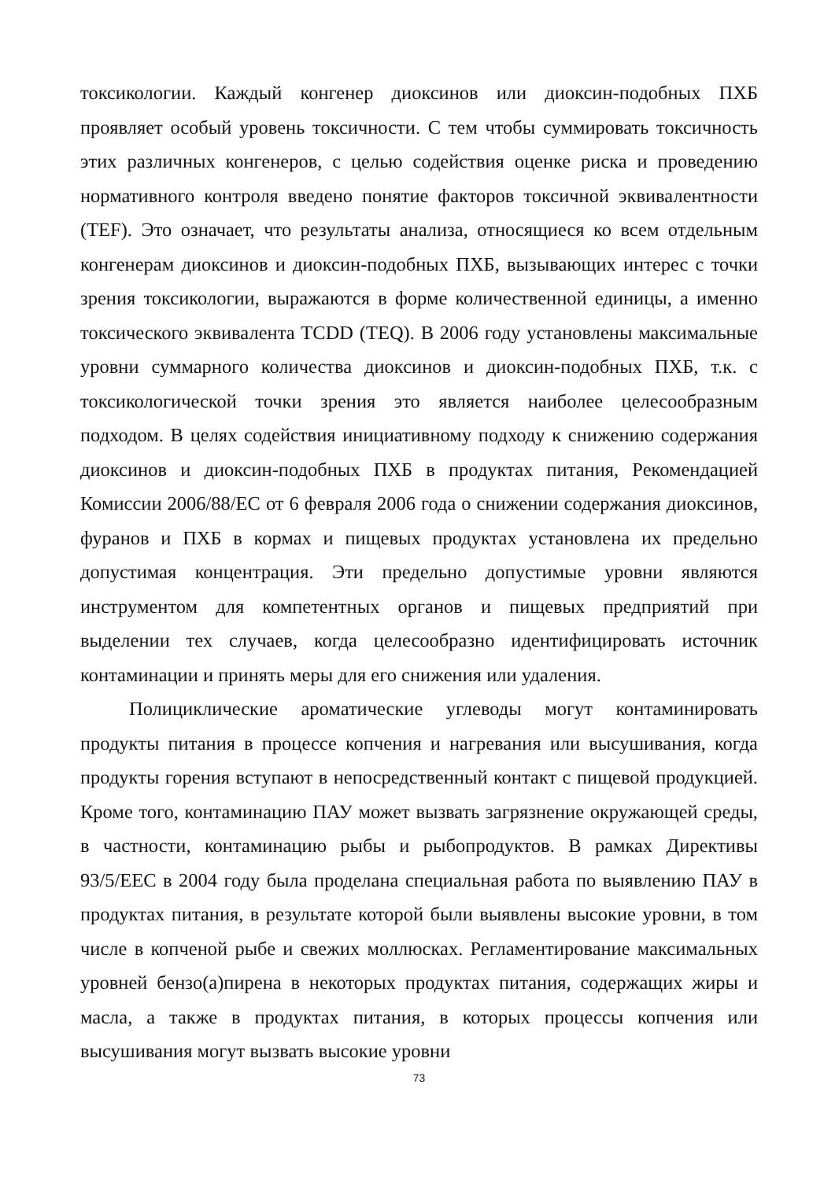токсикологии. Каждый конгенер диоксинов или диоксин-подобных ПХБ проявляет особый уровень токсичности. С тем чтобы суммировать токсичность этих различных конгенеров, с целью содействия оценке риска и проведению нормативного контроля введено понятие факторов токсичной эквивалентности (TEF). Это означает, что результаты анализа, относящиеся ко всем отдельным конгенерам диоксинов и диоксин-подобных ПХБ, вызывающих интерес с точки зрения токсикологии, выражаются в форме количественной единицы, а именно токсического эквивалента TCDD (TEQ). В 2006 году установлены максимальные уровни суммарного количества диоксинов и диоксин-подобных ПХБ, т.к. с токсикологической точки зрения это является наиболее целесообразным подходом. В целях содействия инициативному подходу к снижению содержания диоксинов и диоксин-подобных ПХБ в продуктах питания, Рекомендацией Комиссии 2006/88/ЕС от 6 февраля 2006 года о снижении содержания диоксинов, фуранов и ПХБ в кормах и пищевых продуктах установлена их предельно допустимая концентрация. Эти предельно допустимые уровни являются инструментом для компетентных органов и пищевых предприятий при выделении тех случаев, когда целесообразно идентифицировать источник контаминации и принять меры для его снижения или удаления.
Полициклические ароматические углеводы могут контаминировать продукты питания в процессе копчения и нагревания или высушивания, когда продукты горения вступают в непосредственный контакт с пищевой продукцией. Кроме того, контаминацию ПАУ может вызвать загрязнение окружающей среды, в частности, контаминацию рыбы и рыбопродуктов. В рамках Директивы 93/5/EEC в 2004 году была проделана специальная работа по выявлению ПАУ в продуктах питания, в результате которой были выявлены высокие уровни, в том числе в копченой рыбе и свежих моллюсках. Регламентирование максимальных уровней бензо(а)пирена в некоторых продуктах питания, содержащих жиры и масла, а также в продуктах питания, в которых процессы копчения или высушивания могут вызвать высокие уровни
73